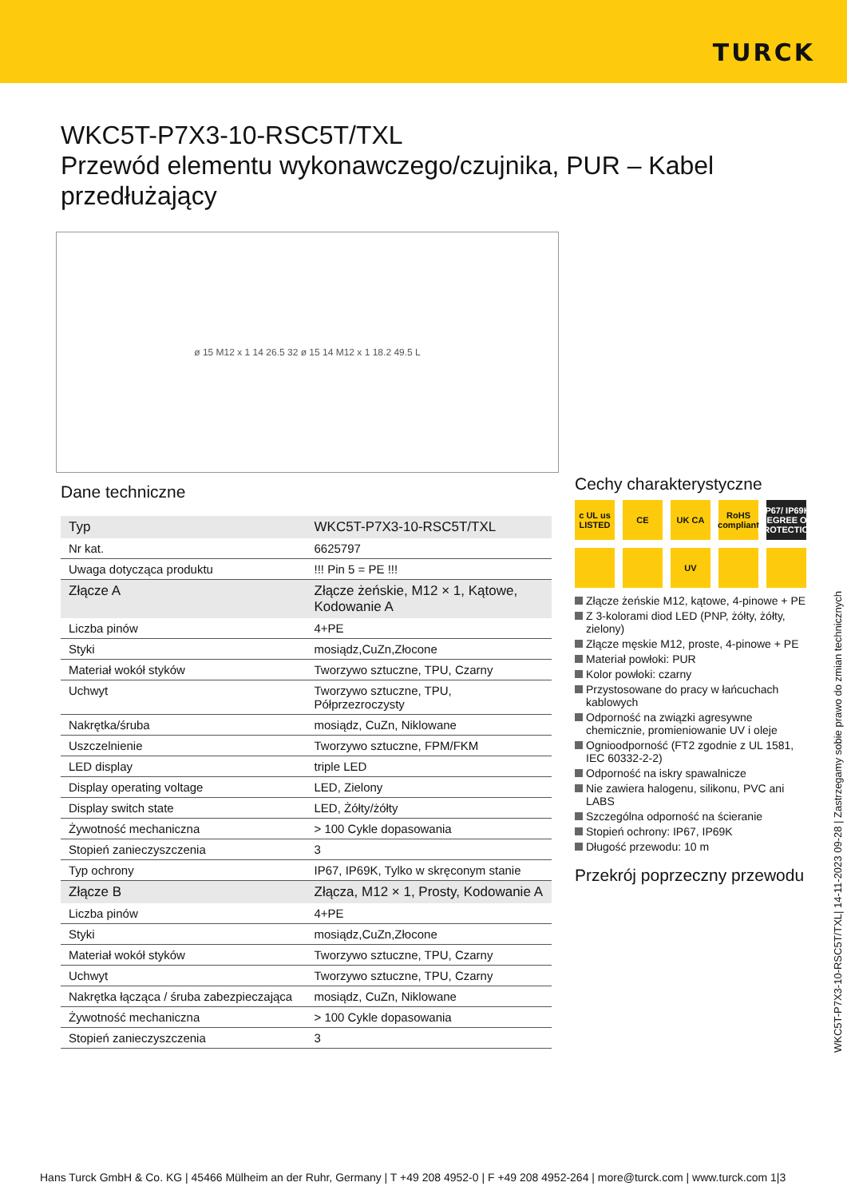TURCK
WKC5T-P7X3-10-RSC5T/TXL
Przewód elementu wykonawczego/czujnika, PUR – Kabel przedłużający
ø 15 M12 x 1 14 26.5 32 ø 15 14 M12 x 1 18.2 49.5 L
Dane techniczne
| Typ | WKC5T-P7X3-10-RSC5T/TXL |
| Nr kat. | 6625797 |
| Uwaga dotycząca produktu | !!! Pin 5 = PE !!! |
| Złącze A | Złącze żeńskie, M12 × 1, Kątowe, Kodowanie A |
| Liczba pinów | 4+PE |
| Styki | mosiądz,CuZn,Złocone |
| Materiał wokół styków | Tworzywo sztuczne, TPU, Czarny |
| Uchwyt | Tworzywo sztuczne, TPU, Półprzezroczysty |
| Nakrętka/śruba | mosiądz, CuZn, Niklowane |
| Uszczelnienie | Tworzywo sztuczne, FPM/FKM |
| LED display | triple LED |
| Display operating voltage | LED, Zielony |
| Display switch state | LED, Żółty/żółty |
| Żywotność mechaniczna | > 100 Cykle dopasowania |
| Stopień zanieczyszczenia | 3 |
| Typ ochrony | IP67, IP69K, Tylko w skręconym stanie |
| Złącze B | Złącza, M12 × 1, Prosty, Kodowanie A |
| Liczba pinów | 4+PE |
| Styki | mosiądz,CuZn,Złocone |
| Materiał wokół styków | Tworzywo sztuczne, TPU, Czarny |
| Uchwyt | Tworzywo sztuczne, TPU, Czarny |
| Nakrętka łącząca / śruba zabezpieczająca | mosiądz, CuZn, Niklowane |
| Żywotność mechaniczna | > 100 Cykle dopasowania |
| Stopień zanieczyszczenia | 3 |
Cechy charakterystyczne
c UL us LISTED
CE
UK CA
RoHS compliant
IP67/ IP69K DEGREE OF PROTECTION
UV
Złącze żeńskie M12, kątowe, 4-pinowe + PE
Z 3-kolorami diod LED (PNP, żółty, żółty, zielony)
Złącze męskie M12, proste, 4-pinowe + PE
Materiał powłoki: PUR
Kolor powłoki: czarny
Przystosowane do pracy w łańcuchach kablowych
Odporność na związki agresywne chemicznie, promieniowanie UV i oleje
Ognioodporność (FT2 zgodnie z UL 1581, IEC 60332-2-2)
Odporność na iskry spawalnicze
Nie zawiera halogenu, silikonu, PVC ani LABS
Szczególna odporność na ścieranie
Stopień ochrony: IP67, IP69K
Długość przewodu: 10 m
Przekrój poprzeczny przewodu
WKC5T-P7X3-10-RSC5T/TXL| 14-11-2023 09-28 | Zastrzegamy sobie prawo do zmian technicznych
Hans Turck GmbH & Co. KG | 45466 Mülheim an der Ruhr, Germany | T +49 208 4952-0 | F +49 208 4952-264 | more@turck.com | www.turck.com 1|3